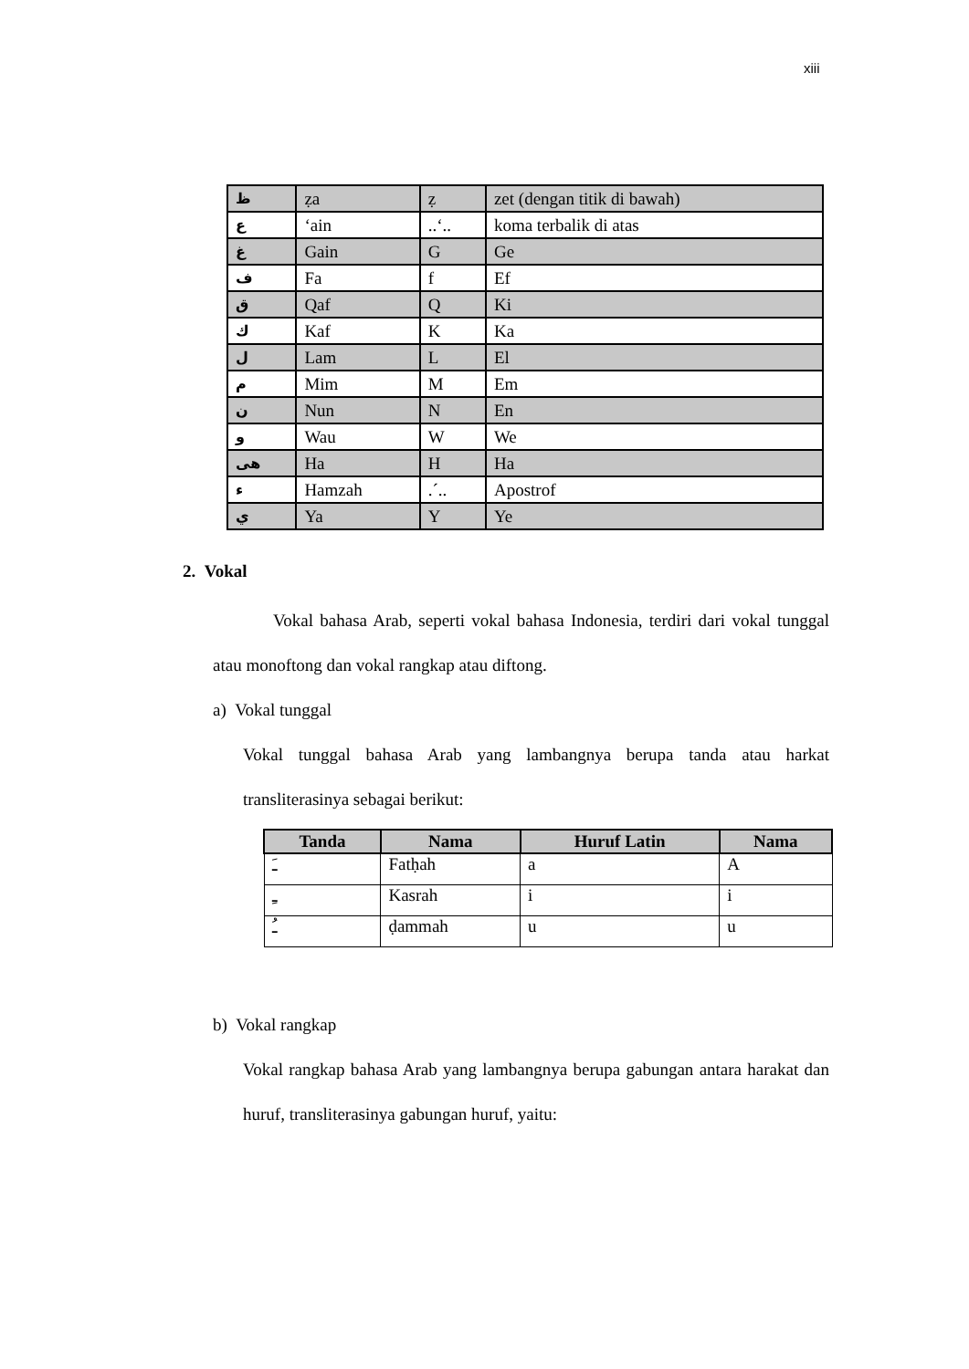xiii
| ظ | ẓa | ẓ | zet (dengan titik di bawah) |
| ع | ‘ain | ..‘.. | koma terbalik di atas |
| غ | Gain | G | Ge |
| ف | Fa | f | Ef |
| ق | Qaf | Q | Ki |
| ك | Kaf | K | Ka |
| ل | Lam | L | El |
| م | Mim | M | Em |
| ن | Nun | N | En |
| و | Wau | W | We |
| هى | Ha | H | Ha |
| ء | Hamzah | .´.. | Apostrof |
| ي | Ya | Y | Ye |
2. Vokal
Vokal bahasa Arab, seperti vokal bahasa Indonesia, terdiri dari vokal tunggal atau monoftong dan vokal rangkap atau diftong.
a) Vokal tunggal
Vokal tunggal bahasa Arab yang lambangnya berupa tanda atau harkat transliterasinya sebagai berikut:
| Tanda | Nama | Huruf Latin | Nama |
| --- | --- | --- | --- |
| ـَ | Fatḥah | a | A |
| ـِ | Kasrah | i | i |
| ـُ | ḍammah | u | u |
b) Vokal rangkap
Vokal rangkap bahasa Arab yang lambangnya berupa gabungan antara harakat dan huruf, transliterasinya gabungan huruf, yaitu: